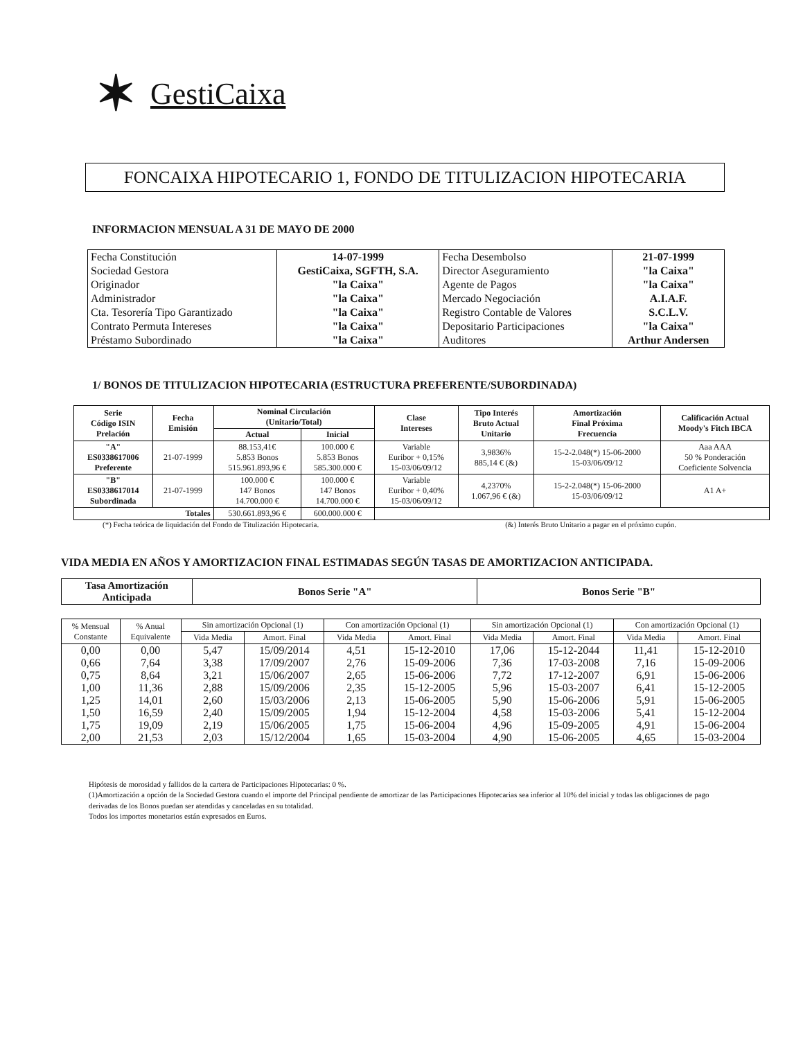✶ GestiCaixa
FONCAIXA HIPOTECARIO 1, FONDO DE TITULIZACION HIPOTECARIA
INFORMACION MENSUAL A 31 DE MAYO DE 2000
| Fecha Constitución | 14-07-1999 | Fecha Desembolso | 21-07-1999 |
| Sociedad Gestora | GestiCaixa, SGFTH, S.A. | Director Aseguramiento | "la Caixa" |
| Originador | "la Caixa" | Agente de Pagos | "la Caixa" |
| Administrador | "la Caixa" | Mercado Negociación | A.I.A.F. |
| Cta. Tesorería Tipo Garantizado | "la Caixa" | Registro Contable de Valores | S.C.L.V. |
| Contrato Permuta Intereses | "la Caixa" | Depositario Participaciones | "la Caixa" |
| Préstamo Subordinado | "la Caixa" | Auditores | Arthur Andersen |
1/ BONOS DE TITULIZACION HIPOTECARIA (ESTRUCTURA PREFERENTE/SUBORDINADA)
| Serie Código ISIN Prelación | Fecha Emisión | Nominal Circulación (Unitario/Total) | | Clase Intereses | Tipo Interés Bruto Actual Unitario | Amortización Final Próxima Frecuencia | Calificación Actual Moody's Fitch IBCA |
| --- | --- | --- | --- | --- | --- | --- | --- |
| | | Actual | Inicial | | | | |
| "A" ES0338617006 Preferente | 21-07-1999 | 88.153,41€ 5.853 Bonos 515.961.893,96 € | 100.000 € 5.853 Bonos 585.300.000 € | Variable Euribor + 0,15% 15-03/06/09/12 | 3,9836% 885,14 € (&) | 15-2-2.048(*) 15-06-2000 15-03/06/09/12 | Aaa AAA 50 % Ponderación Coeficiente Solvencia |
| "B" ES0338617014 Subordinada | 21-07-1999 | 100.000 € 147 Bonos 14.700.000 € | 100.000 € 147 Bonos 14.700.000 € | Variable Euribor + 0,40% 15-03/06/09/12 | 4,2370% 1.067,96 € (&) | 15-2-2.048(*) 15-06-2000 15-03/06/09/12 | A1 A+ |
| Totales | | 530.661.893,96 € | 600.000.000 € | | | | |
(*) Fecha teórica de liquidación del Fondo de Titulización Hipotecaria. (&) Interés Bruto Unitario a pagar en el próximo cupón.
VIDA MEDIA EN AÑOS Y AMORTIZACION FINAL ESTIMADAS SEGÚN TASAS DE AMORTIZACION ANTICIPADA.
| Tasa Amortización Anticipada | Bonos Serie "A" | Bonos Serie "B" |
| --- | --- | --- |
| % Mensual Constante | % Anual Equivalente | Sin amortización Opcional (1) | | Con amortización Opcional (1) | | Sin amortización Opcional (1) | | Con amortización Opcional (1) | |
| --- | --- | --- | --- | --- | --- | --- | --- | --- | --- |
| | | Vida Media | Amort. Final | Vida Media | Amort. Final | Vida Media | Amort. Final | Vida Media | Amort. Final |
| 0,00 | 0,00 | 5,47 | 15/09/2014 | 4,51 | 15-12-2010 | 17,06 | 15-12-2044 | 11,41 | 15-12-2010 |
| 0,66 | 7,64 | 3,38 | 17/09/2007 | 2,76 | 15-09-2006 | 7,36 | 17-03-2008 | 7,16 | 15-09-2006 |
| 0,75 | 8,64 | 3,21 | 15/06/2007 | 2,65 | 15-06-2006 | 7,72 | 17-12-2007 | 6,91 | 15-06-2006 |
| 1,00 | 11,36 | 2,88 | 15/09/2006 | 2,35 | 15-12-2005 | 5,96 | 15-03-2007 | 6,41 | 15-12-2005 |
| 1,25 | 14,01 | 2,60 | 15/03/2006 | 2,13 | 15-06-2005 | 5,90 | 15-06-2006 | 5,91 | 15-06-2005 |
| 1,50 | 16,59 | 2,40 | 15/09/2005 | 1,94 | 15-12-2004 | 4,58 | 15-03-2006 | 5,41 | 15-12-2004 |
| 1,75 | 19,09 | 2,19 | 15/06/2005 | 1,75 | 15-06-2004 | 4,96 | 15-09-2005 | 4,91 | 15-06-2004 |
| 2,00 | 21,53 | 2,03 | 15/12/2004 | 1,65 | 15-03-2004 | 4,90 | 15-06-2005 | 4,65 | 15-03-2004 |
Hipótesis de morosidad y fallidos de la cartera de Participaciones Hipotecarias: 0 %.
(1)Amortización a opción de la Sociedad Gestora cuando el importe del Principal pendiente de amortizar de las Participaciones Hipotecarias sea inferior al 10% del inicial y todas las obligaciones de pago derivadas de los Bonos puedan ser atendidas y canceladas en su totalidad.
Todos los importes monetarios están expresados en Euros.